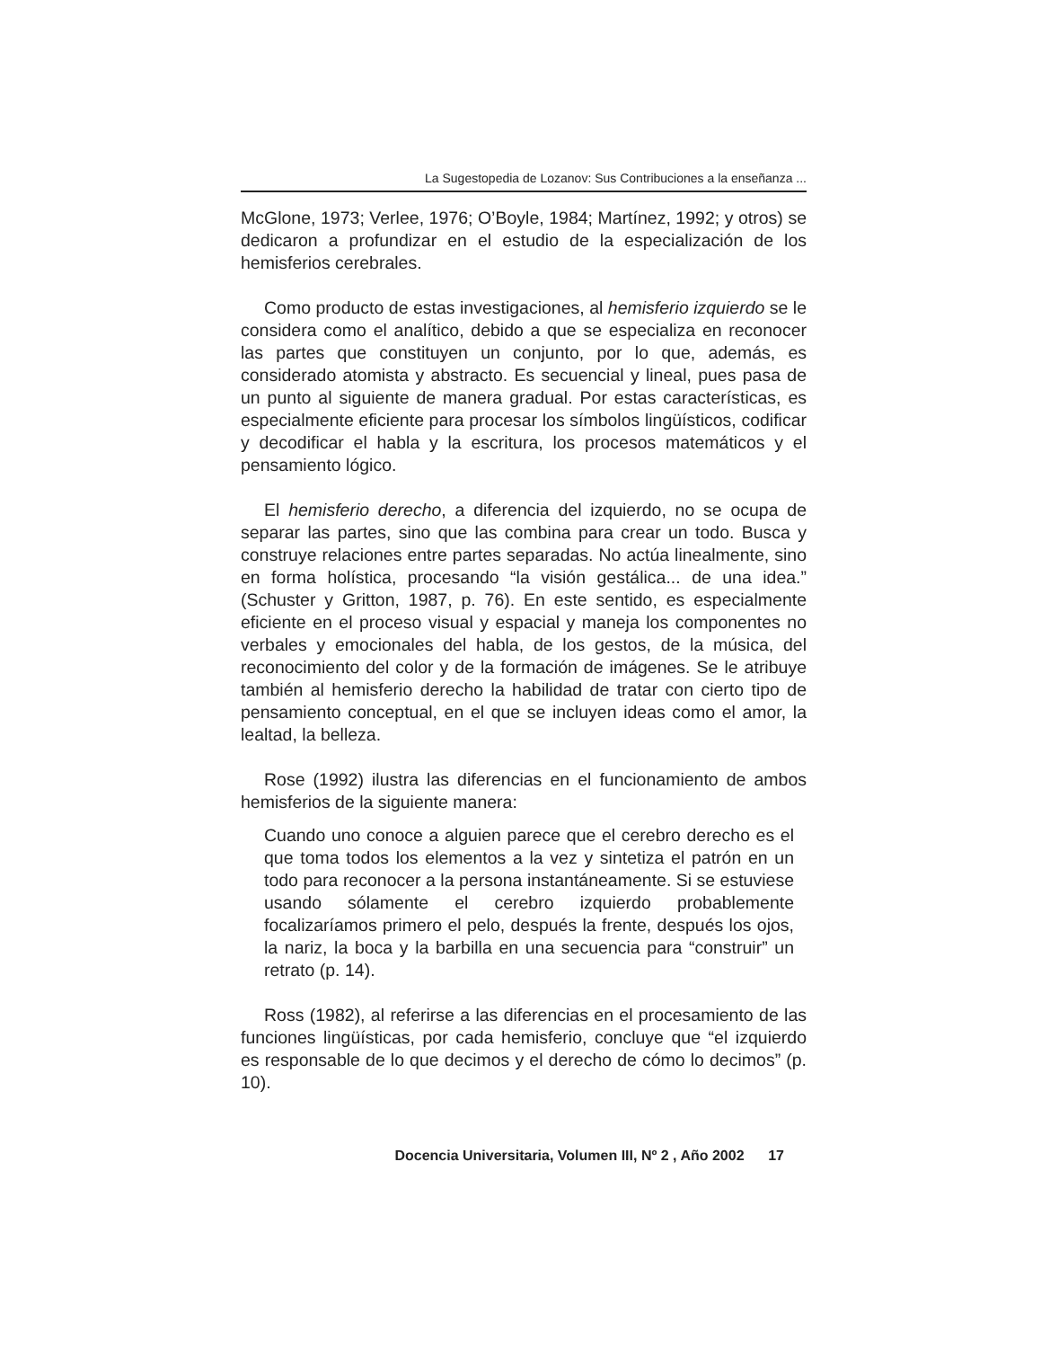La Sugestopedia de Lozanov: Sus Contribuciones a la enseñanza ...
McGlone, 1973; Verlee, 1976; O’Boyle, 1984; Martínez, 1992; y otros) se dedicaron a profundizar en el estudio de la especialización de los hemisferios cerebrales.
Como producto de estas investigaciones, al hemisferio izquierdo se le considera como el analítico, debido a que se especializa en reconocer las partes que constituyen un conjunto, por lo que, además, es considerado atomista y abstracto. Es secuencial y lineal, pues pasa de un punto al siguiente de manera gradual. Por estas características, es especialmente eficiente para procesar los símbolos lingüísticos, codificar y decodificar el habla y la escritura, los procesos matemáticos y el pensamiento lógico.
El hemisferio derecho, a diferencia del izquierdo, no se ocupa de separar las partes, sino que las combina para crear un todo. Busca y construye relaciones entre partes separadas. No actúa linealmente, sino en forma holística, procesando “la visión gestálica... de una idea.” (Schuster y Gritton, 1987, p. 76). En este sentido, es especialmente eficiente en el proceso visual y espacial y maneja los componentes no verbales y emocionales del habla, de los gestos, de la música, del reconocimiento del color y de la formación de imágenes. Se le atribuye también al hemisferio derecho la habilidad de tratar con cierto tipo de pensamiento conceptual, en el que se incluyen ideas como el amor, la lealtad, la belleza.
Rose (1992) ilustra las diferencias en el funcionamiento de ambos hemisferios de la siguiente manera:
Cuando uno conoce a alguien parece que el cerebro derecho es el que toma todos los elementos a la vez y sintetiza el patrón en un todo para reconocer a la persona instantáneamente. Si se estuviese usando sólamente el cerebro izquierdo probablemente focalizaríamos primero el pelo, después la frente, después los ojos, la nariz, la boca y la barbilla en una secuencia para “construir” un retrato (p. 14).
Ross (1982), al referirse a las diferencias en el procesamiento de las funciones lingüísticas, por cada hemisferio, concluye que “el izquierdo es responsable de lo que decimos y el derecho de cómo lo decimos” (p. 10).
Docencia Universitaria, Volumen III, Nº 2 , Año 2002 17